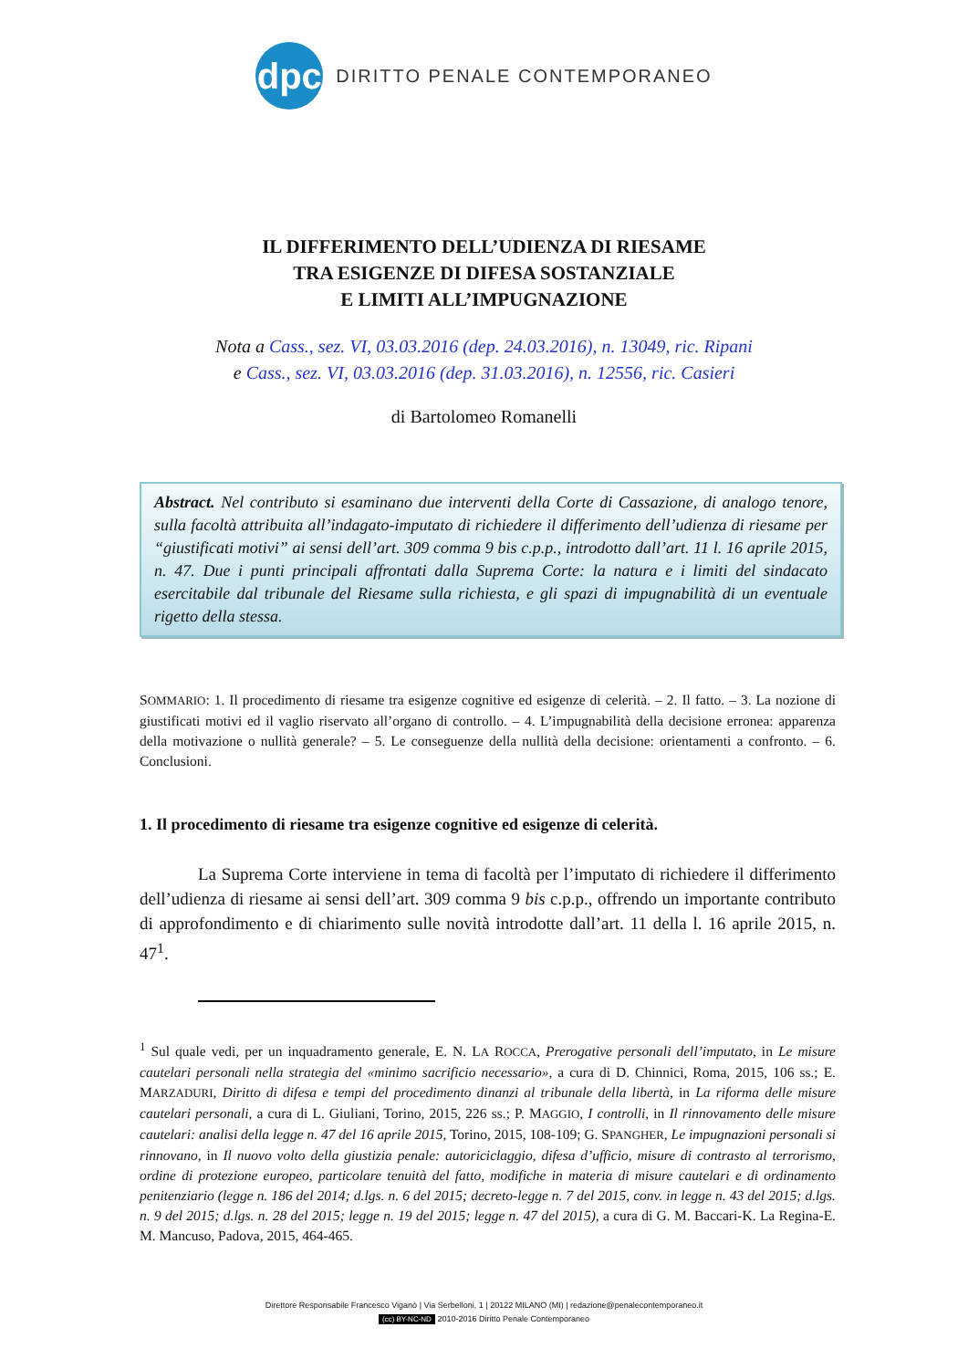dpc
DIRITTO PENALE CONTEMPORANEO
IL DIFFERIMENTO DELL’UDIENZA DI RIESAME
TRA ESIGENZE DI DIFESA SOSTANZIALE
E LIMITI ALL’IMPUGNAZIONE
Nota a Cass., sez. VI, 03.03.2016 (dep. 24.03.2016), n. 13049, ric. Ripani
e Cass., sez. VI, 03.03.2016 (dep. 31.03.2016), n. 12556, ric. Casieri
di Bartolomeo Romanelli
Abstract. Nel contributo si esaminano due interventi della Corte di Cassazione, di analogo tenore, sulla facoltà attribuita all’indagato-imputato di richiedere il differimento dell’udienza di riesame per “giustificati motivi” ai sensi dell’art. 309 comma 9 bis c.p.p., introdotto dall’art. 11 l. 16 aprile 2015, n. 47. Due i punti principali affrontati dalla Suprema Corte: la natura e i limiti del sindacato esercitabile dal tribunale del Riesame sulla richiesta, e gli spazi di impugnabilità di un eventuale rigetto della stessa.
SOMMARIO: 1. Il procedimento di riesame tra esigenze cognitive ed esigenze di celerità. – 2. Il fatto. – 3. La nozione di giustificati motivi ed il vaglio riservato all’organo di controllo. – 4. L’impugnabilità della decisione erronea: apparenza della motivazione o nullità generale? – 5. Le conseguenze della nullità della decisione: orientamenti a confronto. – 6. Conclusioni.
1. Il procedimento di riesame tra esigenze cognitive ed esigenze di celerità.
La Suprema Corte interviene in tema di facoltà per l’imputato di richiedere il differimento dell’udienza di riesame ai sensi dell’art. 309 comma 9 bis c.p.p., offrendo un importante contributo di approfondimento e di chiarimento sulle novità introdotte dall’art. 11 della l. 16 aprile 2015, n. 47<sup>1</sup>.
<sup>1</sup> Sul quale vedi, per un inquadramento generale, E. N. LA ROCCA, Prerogative personali dell’imputato, in Le misure cautelari personali nella strategia del «minimo sacrificio necessario», a cura di D. Chinnici, Roma, 2015, 106 ss.; E. MARZADURI, Diritto di difesa e tempi del procedimento dinanzi al tribunale della libertà, in La riforma delle misure cautelari personali, a cura di L. Giuliani, Torino, 2015, 226 ss.; P. MAGGIO, I controlli, in Il rinnovamento delle misure cautelari: analisi della legge n. 47 del 16 aprile 2015, Torino, 2015, 108-109; G. SPANGHER, Le impugnazioni personali si rinnovano, in Il nuovo volto della giustizia penale: autoriciclaggio, difesa d’ufficio, misure di contrasto al terrorismo, ordine di protezione europeo, particolare tenuità del fatto, modifiche in materia di misure cautelari e di ordinamento penitenziario (legge n. 186 del 2014; d.lgs. n. 6 del 2015; decreto-legge n. 7 del 2015, conv. in legge n. 43 del 2015; d.lgs. n. 9 del 2015; d.lgs. n. 28 del 2015; legge n. 19 del 2015; legge n. 47 del 2015), a cura di G. M. Baccari-K. La Regina-E. M. Mancuso, Padova, 2015, 464-465.
Direttore Responsabile Francesco Viganò | Via Serbelloni, 1 | 20122 MILANO (MI) | redazione@penalecontemporaneo.it
(cc) BY-NC-ND 2010-2016 Diritto Penale Contemporaneo